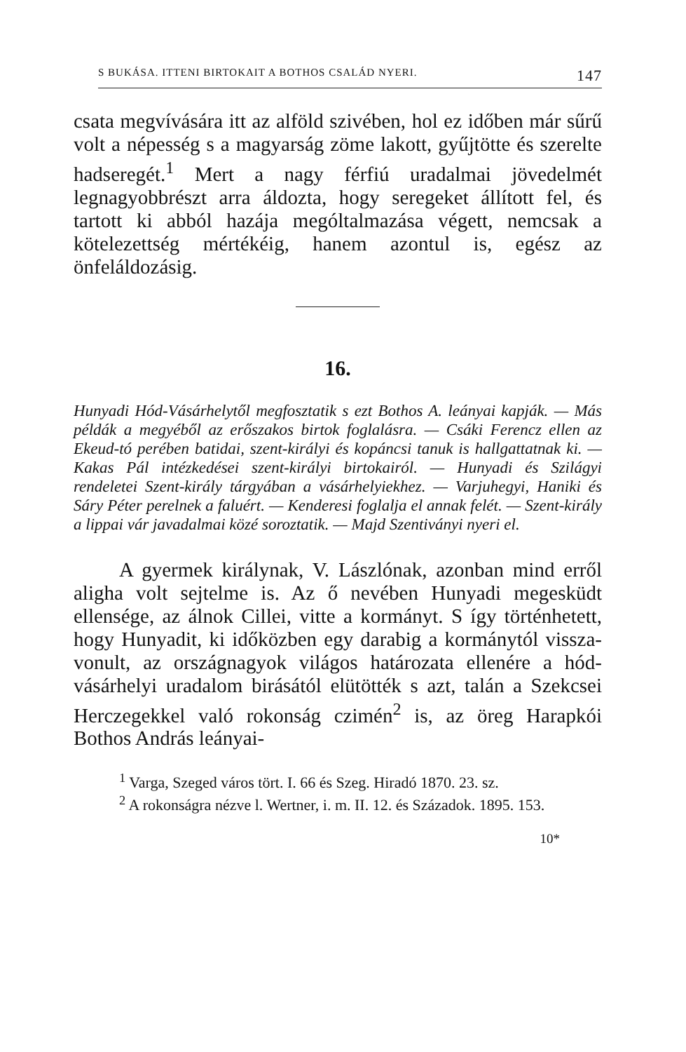S BUKÁSA. ITTENI BIRTOKAIT A BOTHOS CSALÁD NYERI. 147
csata megvívására itt az alföld szivében, hol ez idő­ben már sűrű volt a népesség s a magyarság zöme lakott, gyűjtötte és szerelte hadseregét.<sup>1</sup> Mert a nagy férfiú uradalmai jövedelmét legnagyobbrészt arra áldozta, hogy seregeket állított fel, és tartott ki abból hazája mególtalmazása végett, nemcsak a kötelezettség mértékéig, hanem azontul is, egész az önfeláldozásig.
16.
Hunyadi Hód-Vásárhelytől megfosztatik s ezt Bothos A. leányai kapják. — Más példák a megyéből az erőszakos birtok foglalásra. — Csáki Ferencz ellen az Ekeud-tó perében batidai, szent-királyi és kopáncsi tanuk is hall­gattatnak ki. — Kakas Pál intézkedései szent-királyi bir­tokairól. — Hunyadi és Szilágyi rendeletei Szent-király tárgyában a vásárhelyiekhez. — Varjuhegyi, Haniki és Sáry Péter perelnek a faluért. — Kenderesi foglalja el annak felét. — Szent-király a lippai vár javadalmai közé soroztatik. — Majd Szentiványi nyeri el.
A gyermek királynak, V. Lászlónak, azonban mind erről aligha volt sejtelme is. Az ő nevében Hunyadi megesküdt ellensége, az álnok Cillei, vitte a kormányt. S így történhetett, hogy Hunyadit, ki időközben egy darabig a kormánytól vissza­vonult, az országnagyok világos határozata elle­nére a hód-vásárhelyi uradalom birásától elütötték s azt, talán a Szekcsei Herczegekkel való rokonság czimén<sup>2</sup> is, az öreg Harapkói Bothos András leányai-
<sup>1</sup> Varga, Szeged város tört. I. 66 és Szeg. Hiradó 1870. 23. sz.
<sup>2</sup> A rokonságra nézve l. Wertner, i. m. II. 12. és Szá­zadok. 1895. 153.
10*